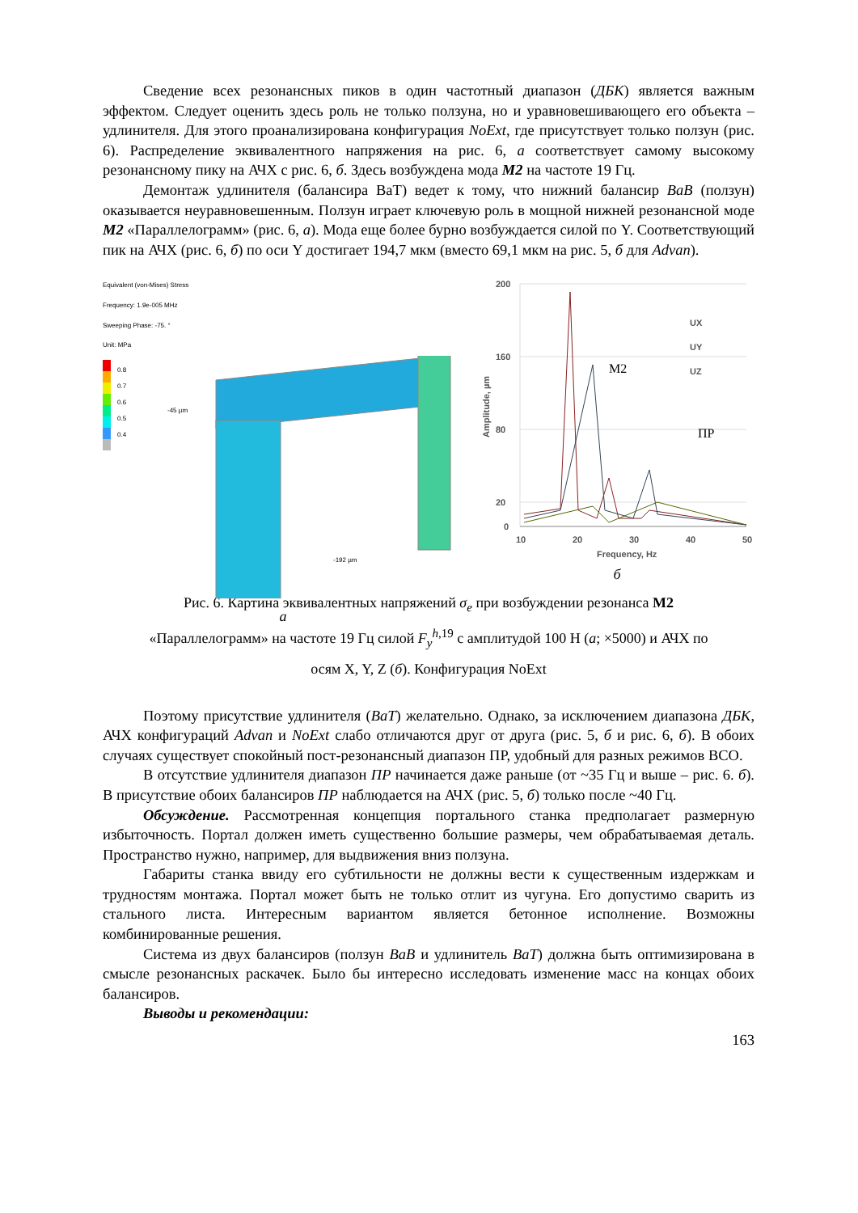Сведение всех резонансных пиков в один частотный диапазон (ДБК) является важным эффектом. Следует оценить здесь роль не только ползуна, но и уравновешивающего его объекта – удлинителя. Для этого проанализирована конфигурация NoExt, где присутствует только ползун (рис. 6). Распределение эквивалентного напряжения на рис. 6, а соответствует самому высокому резонансному пику на АЧХ с рис. 6, б. Здесь возбуждена мода M2 на частоте 19 Гц.
Демонтаж удлинителя (балансира BaT) ведет к тому, что нижний балансир BaB (ползун) оказывается неуравновешенным. Ползун играет ключевую роль в мощной нижней резонансной моде M2 «Параллелограмм» (рис. 6, а). Мода еще более бурно возбуждается силой по Y. Соответствующий пик на АЧХ (рис. 6, б) по оси Y достигает 194,7 мкм (вместо 69,1 мкм на рис. 5, б для Advan).
Equivalent (von-Mises) Stress
Frequency: 1.9e-005 MHz
Sweeping Phase: -75. °
Unit: MPa
0.8
0.7
0.6
0.5
0.4
-45 µm
-192 µm
а
200
160
80
20
0
10
20
30
40
50
Frequency, Hz
Amplitude, µm
UX
UY
UZ
M2
ПР
б
Рис. 6. Картина эквивалентных напряжений σ<sub>e</sub> при возбуждении резонанса M2
«Параллелограмм» на частоте 19 Гц силой F<sub>y</sub><sup>h</sup><sup>,19</sup> с амплитудой 100 Н (а; ×5000) и АЧХ по
осям X, Y, Z (б). Конфигурация NoExt
Поэтому присутствие удлинителя (BaT) желательно. Однако, за исключением диапазона ДБК, АЧХ конфигураций Advan и NoExt слабо отличаются друг от друга (рис. 5, б и рис. 6, б). В обоих случаях существует спокойный пост-резонансный диапазон ПР, удобный для разных режимов ВСО.
В отсутствие удлинителя диапазон ПР начинается даже раньше (от ~35 Гц и выше – рис. 6. б). В присутствие обоих балансиров ПР наблюдается на АЧХ (рис. 5, б) только после ~40 Гц.
Обсуждение. Рассмотренная концепция портального станка предполагает размерную избыточность. Портал должен иметь существенно большие размеры, чем обрабатываемая деталь. Пространство нужно, например, для выдвижения вниз ползуна.
Габариты станка ввиду его субтильности не должны вести к существенным издержкам и трудностям монтажа. Портал может быть не только отлит из чугуна. Его допустимо сварить из стального листа. Интересным вариантом является бетонное исполнение. Возможны комбинированные решения.
Система из двух балансиров (ползун BaB и удлинитель BaT) должна быть оптимизирована в смысле резонансных раскачек. Было бы интересно исследовать изменение масс на концах обоих балансиров.
Выводы и рекомендации:
163